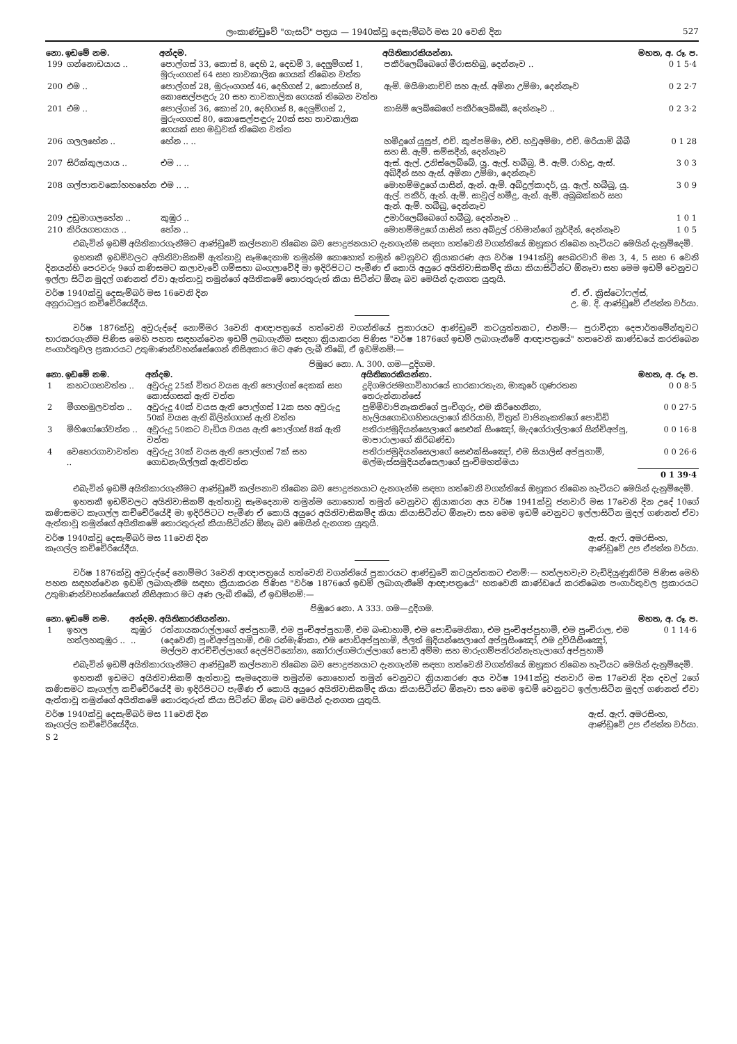ලංකාණ්ඩුවේ "ගැසට්" පත්‍රය — 1940ක්වූ දෙසැම්බර් මස 20 වෙනි දින 527
| නො. | ඉඩමේ නම. | අන්දම. | අයිතිකාරකියන්නා. | මහත, අ. රූ. ප. |
| --- | --- | --- | --- | --- |
| 199 | ගන්නොඩයාය .. | පොල්ගස් 33, කොස් 8, දෙහි 2, දෙඩම් 3, දෙලුම්ගස් 1, මුරුංගගස් 64 සහ තාවකාලික ගෙයක් තිබෙන වත්ත | පකීර්ලෙබ්බෙගේ මීරාසහිබු, දෙන්නෑව .. | 0 1 5·4 |
| 200 | එම .. | පොල්ගස් 28, මුරුංගගස් 46, දෙහිගස් 2, කොස්ගස් 8, කොසෙල්පඳුරු 20 සහ තාවකාලික ගෙයක් තිබෙන වත්ත | ඇම්. මයිමානාච්චි සහ ඇස්. අමිනා උම්මා, දෙන්නෑව | 0 2 2·7 |
| 201 | එම .. | පොල්ගස් 36, කොස් 20, දෙහිගස් 8, දෙලුම්ගස් 2, මුරුංගගස් 80, කොසෙල්පඳුරු 20ක් සහ තාවකාලික ගෙයක් සහ මඩුවක් තිබෙන වත්ත | කාසිම් ලෙබ්බෙගේ පකීර්ලෙබ්බේ, දෙන්නෑව .. | 0 2 3·2 |
| 206 | ගලලහේන .. | හේන .. .. | හමීදුගේ යූසුප්, එච්. කුප්පම්මා, එච්. හවුඅම්මා, එච්. මරියාම් බීබී සහ සී. ඇම්. සම්සදීන්, දෙන්නෑව | 0 1 28 |
| 207 | සිරික්කුලයාය .. | එම .. .. | ඇස්. ඇල්. උනිස්ලෙබ්බේ, යූ. ඇල්. හබීබු, පී. ඇම්. රාහිදු, ඇස්. අබ්දීන් සහ ඇස්. අමිනා උම්මා, දෙන්නෑව | 3 0 3 |
| 208 | ගල්පාතවකෝහහහේන | එම .. .. | මොහම්මදුගේ යාසින්, ඇන්. ඇම්. අබ්දුල්කාදර්, යූ. ඇල්. හබීබු, යූ. ඇල්. පකීර්, ඇන්. ඇම්. සාවුල් හමීදු, ඇන්. ඇම්. අබුබක්කර් සහ ඇන්. ඇම්. හබීබු, දෙන්නෑව | 3 0 9 |
| 209 | උඩුමාගලහේන .. | කුඹුර .. | උමාර්ලෙබ්බෙගේ හබීබු, දෙන්නෑව .. | 1 0 1 |
| 210 | කිරියගහයාය .. | හේන .. | මොහම්මදුගේ යාසින් සහ අබ්දුල් රහිමාන්ගේ නූර්දීන්, දෙන්නෑව | 1 0 5 |
එබැවින් ඉඩම් අයිතිකාරගැනීමට ආණ්ඩුවේ කල්පනාව තිබෙන බව පොදුජනයාට දැනගැන්ම සඳහා හත්වෙනි වගන්තියේ ඔහූකර තිබෙන හැටියට මෙයින් දැනුම්දෙමි.
ඉහතකී ඉඩම්වලට අයිතිවාසිකම් ඇත්තාවූ සෑමදෙනාම තමුන්ම නොහොත් තමුන් වෙනුවට ක්‍රියාකරණ අය වර්ෂ 1941ක්වූ පෙබරවාරි මස 3, 4, 5 සහ 6 වෙනි දිනයන්හි පෙරවරු 9ගේ කණිසමට කලාවැවේ ගම්සභා බංගලාවේදී මා ඉදිරිපිටට පැමිණ ඒ කොයි අයුරෙ අයිතිවාසිකම්ද කියා කියාසිටින්ට ඕනෑවා සහ මෙම ඉඩම් වෙනුවට ඉල්ලා සිටින මුදල් ගණනත් ඒවා ඇත්තාවූ තමුන්ගේ අයිතිකමේ තොරතුරුත් කියා සිටින්ට ඕනෑ බව මෙයින් දැනගත යුතුයි.
වර්ෂ 1940ක්වූ දෙසැම්බර් මස 16වෙනි දින
අනුරාධපුර කච්චේරියේදීය.
ඒ. ඒ. ක්‍රිස්ටෝෆල්ස්,
උ. ම. දි. ආණ්ඩුවේ ඒජන්ත වර්යා.
වර්ෂ 1876ක්වූ අවුරුද්දේ නොම්මර 3වෙනි ආඥාපත්‍රයේ හත්වෙනි වගන්තියේ ප්‍රකාරයට ආණ්ඩුවේ කටයුත්තකට, එනම්:— පුරාවිද්‍යා දෙපාර්තමේන්තුවට භාරකරගැනීම පිණිස මෙහි පහත සඳහන්වෙන ඉඩම් ලබාගැනීම සඳහා ක්‍රියාකරන පිණිස "වර්ෂ 1876ගේ ඉඩම් ලබාගැනීමේ ආඥාපත්‍රයේ" හතවෙනි කාණ්ඩයේ කරතිබෙන පංගාර්තුවල ප්‍රකාරයට උතුමාණන්වහන්සේගෙන් නිසිඅකාර මට අණ ලැබී තිබේ, ඒ ඉඩම්නම්:—
පිඹුරෙ නො. A. 300. ගම—දූදිගම.
| නො. | ඉඩමේ නම. | අන්දම. | අයිතිකාරකියන්නා. | මහත, අ. රූ. ප. |
| --- | --- | --- | --- | --- |
| 1 | කහටගහවත්ත .. | අවුරුදු 25ක් විතර වයස ඇති පොල්ගස් දෙකක් සහ කොස්ගසක් ඇති වත්ත | දූදිගමරජමහාවිහාරයේ භාරකාරතැන, මාකුරේ ගුණරතන තෙරුන්නාන්සේ | 0 0 8·5 |
| 2 | මීගහමුලවත්ත .. | අවුරුදු 40ක් වයස ඇති පොල්ගස් 12ක සහ අවුරුදු 50ක් වයස ඇති බිලින්ගගස් ඇති වත්ත | පුම්මිවාපිනෑකතිගේ පුංචිගුරු, එම කිරිහෙනිනා, හැලියගොඩගහිතයලාගේ කිරියාහි, විත්‍රත් වාපිනෑකතිගේ පොඩිඩි | 0 0 27·5 |
| 3 | මිහිගෝගේවත්ත .. | අවුරුදු 50කට වැඩිය වයස ඇති පොල්ගස් 8ක් ඇති වත්ත | පතිරාජමුදියන්සෙලාගේ සෙළුක් සිංඤෝ, මැදගේරාල්ලාගේ සින්චිඅප්පු, මාපාරාලාගේ කිරිබණ්ඩා | 0 0 16·8 |
| 4 | වෙහෙරගාවාවත්ත .. | අවුරුදු 30ක් වයස ඇති පොල්ගස් 7ක් සහ ගොඩනැගිල්ලක් ඇතිවත්ත | පතිරාජමුදියන්සෙලාගේ සෙළුක්සිංඤෝ, එම සියාලිස් අප්පුහාමි, මල්මැස්සමුදියන්සෙලාගේ පුංචිමහත්මයා | 0 0 26·6 |
| | | | | 0 1 39·4 |
එබැවින් ඉඩම් අයිතිකාරගැනීමට ආණ්ඩුවේ කල්පනාව තිබෙන බව පොදුජනයාට දැනගැන්ම සඳහා හත්වෙනි වගන්තියේ ඔහූකර තිබෙන හැටියට මෙයින් දැනුම්දෙමි.
ඉහතකී ඉඩම්වලට අයිතිවාසිකම් ඇත්තාවූ සෑමදෙනාම තමුන්ම නොහොත් තමුන් වෙනුවට ක්‍රියාකරන අය වර්ෂ 1941ක්වූ ජනවාරි මස 17වෙනි දින උදේ 10ගේ කණිසමට කෑගල්ල කච්චේරියේදී මා ඉදිරිපිටට පැමිණ ඒ කොයි අයුරෙ අයිතිවාසිකම්ද කියා කියාසිටින්ට ඕනෑවා සහ මෙම ඉඩම් වෙනුවට ඉල්ලාසිටින මුදල් ගණනත් ඒවා ඇත්තාවූ තමුන්ගේ අයිතිකමේ තොරතුරුත් කියාසිටින්ට ඕනෑ බව මෙයින් දැනගත යුතුයි.
වර්ෂ 1940ක්වූ දෙසැම්බර් මස 11වෙනි දින
කෑගල්ල කච්චේරියේදීය.
ඇස්. ඇෆ්. අමරසිංහ,
ආණ්ඩුවේ උප ඒජන්ත වර්යා.
වර්ෂ 1876ක්වූ අවුරුද්දේ නොම්මර 3වෙනි ආඥාපත්‍රයේ හත්වෙනි වගන්තියේ ප්‍රකාරයට ආණ්ඩුවේ කටයුත්තකට එනම්:— හත්ලහවැව වැඩිදියුණුකිරීම පිණිස මෙහි පහත සඳහන්වෙන ඉඩම් ලබාගැනීම සඳහා ක්‍රියාකරන පිණිස "වර්ෂ 1876ගේ ඉඩම් ලබාගැනීමේ ආඥාපත්‍රයේ" හතවෙනි කාණ්ඩයේ කරතිබෙන පංගාර්තුවල ප්‍රකාරයට උතුමාණන්වහන්සේගෙන් නිසිඅකාර මට අණ ලැබී තිබේ, ඒ ඉඩම්නම්:—
පිඹුරෙ නො. A 333. ගම—දූදිගම.
| නො. | ඉඩමේ නම. | අන්දම. | අයිතිකාරකියන්නා. | මහත, අ. රූ. ප. |
| --- | --- | --- | --- | --- |
| 1 | ඉහල හත්ලහකුඹුර .. | කුඹුර .. | රත්නායකරාල්ලාගේ අප්පුහාමි, එම පුංචිඅප්පුහාමි, එම බංඩාහාමි, එම පොඩිමෙනිකා, එම පුංචිඅප්පුහාමි, එම පුංචිරාල, එම (දෙවෙනි) පුංචිඅප්පුහාමි, එම රන්මැණිකා, එම පොඩිඅප්පුහාමි, ජ්ලත් මුදියන්සෙලාගේ අප්පුසිංඤෝ, එම දුව්යිසිංඤෝ, මල්ලව ආරච්චිල්ලාගේ දෙල්පිටිනෝනා, කෝරාල්ගමරාල්ලාගේ පොඩි අම්මා සහ මාරුගම්පතිරන්නැහැලාගේ අප්පුහාමි | 0 1 14·6 |
එබැවින් ඉඩම් අයිතිකාරගැනීමට ආණ්ඩුවේ කල්පනාව තිබෙන බව පොදුජනයාට දැනගැන්ම සඳහා හත්වෙනි වගන්තියේ ඔහූකර තිබෙන හැටියට මෙයින් දැනුම්දෙමි.
ඉහතකී ඉඩමට අයිතිවාසිකම් ඇත්තාවූ සෑමදෙනාම තමුන්ම නොහොත් තමුන් වෙනුවට ක්‍රියාකරණ අය වර්ෂ 1941ක්වූ ජනවාරි මස 17වෙනි දින දවල් 2ගේ කණිසමට කෑගල්ල කච්චේරියේදී මා ඉදිරිපිටට පැමිණ ඒ කොයි අයුරෙ අයිතිවාසිකම්ද කියා කියාසිටින්ට ඕනෑවා සහ මෙම ඉඩම් වෙනුවට ඉල්ලාසිටින මුදල් ගණනත් ඒවා ඇත්තාවූ තමුන්ගේ අයිතිකමේ තොරතුරුත් කියා සිටින්ට ඕනෑ බව මෙයින් දැනගත යුතුයි.
වර්ෂ 1940ක්වූ දෙසැම්බර් මස 11වෙනි දින
කෑගල්ල කච්චේරියේදීය.
ඇස්. ඇෆ්. අමරසිංහ,
ආණ්ඩුවේ උප ඒජන්ත වර්යා.
S 2